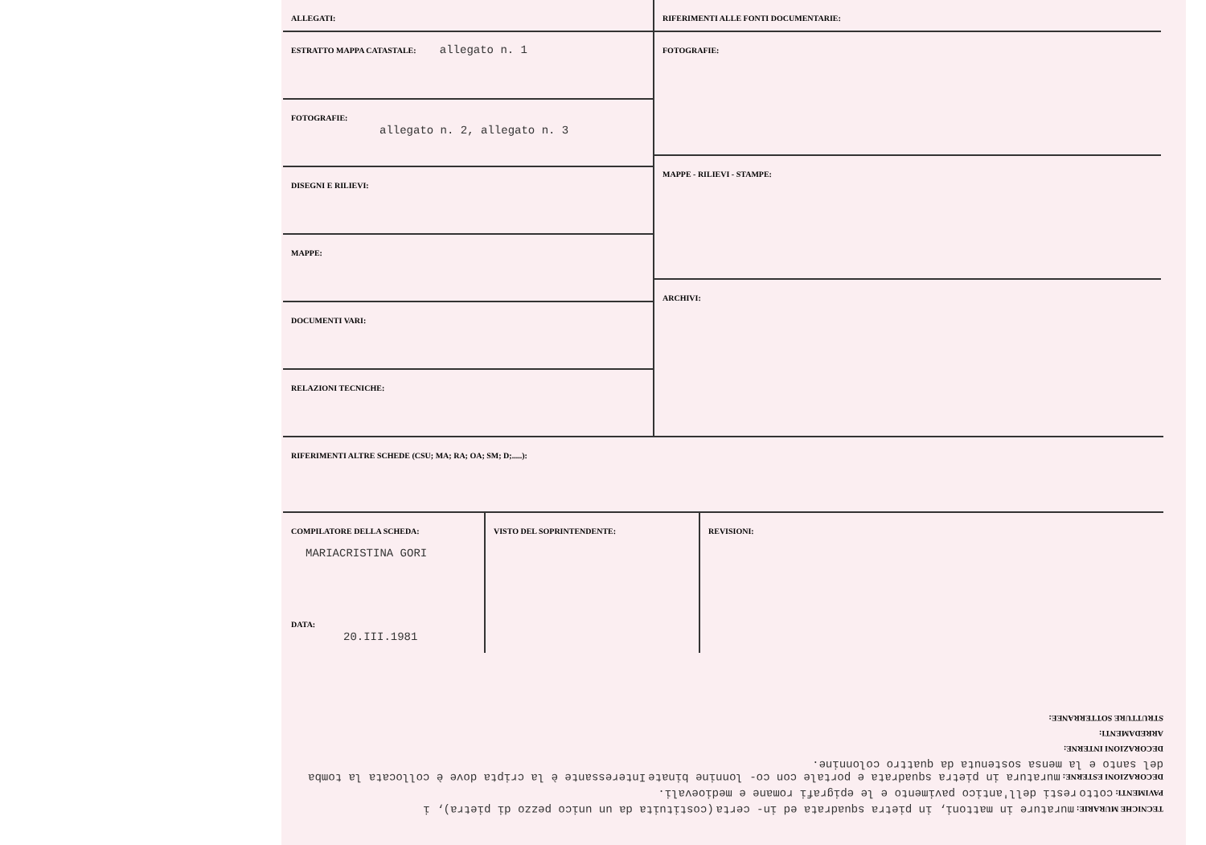ALLEGATI:
ESTRATTO MAPPA CATASTALE: allegato n. 1
FOTOGRAFIE:
allegato n. 2, allegato n. 3
DISEGNI E RILIEVI:
MAPPE:
DOCUMENTI VARI:
RELAZIONI TECNICHE:
RIFERIMENTI ALLE FONTI DOCUMENTARIE:
FOTOGRAFIE:
MAPPE - RILIEVI - STAMPE:
ARCHIVI:
RIFERIMENTI ALTRE SCHEDE (CSU; MA; RA; OA; SM; D;.....):
COMPILATORE DELLA SCHEDA:
MARIACRISTINA GORI
DATA:
20.III.1981
VISTO DEL SOPRINTENDENTE: REVISIONI:
TECNICHE MURARIE: murature in mattoni, in pietra squadrata ed in- certa (costituita da un unico pezzo di pietra), i
PAVIMENTI: cotto resti dell'antico pavimento e le epigrafi romane e medioevali.
DECORAZIONI ESTERNE: muratura in pietra squadrata e portale con co- lonnine binate Interessante è la cripta dove è collocata la tomba del santo e la mensa sostenuta da quattro colonnine.
DECORAZIONI INTERNE:
ARREDAMENTI:
STRUTTURE SOTTERRANEE: